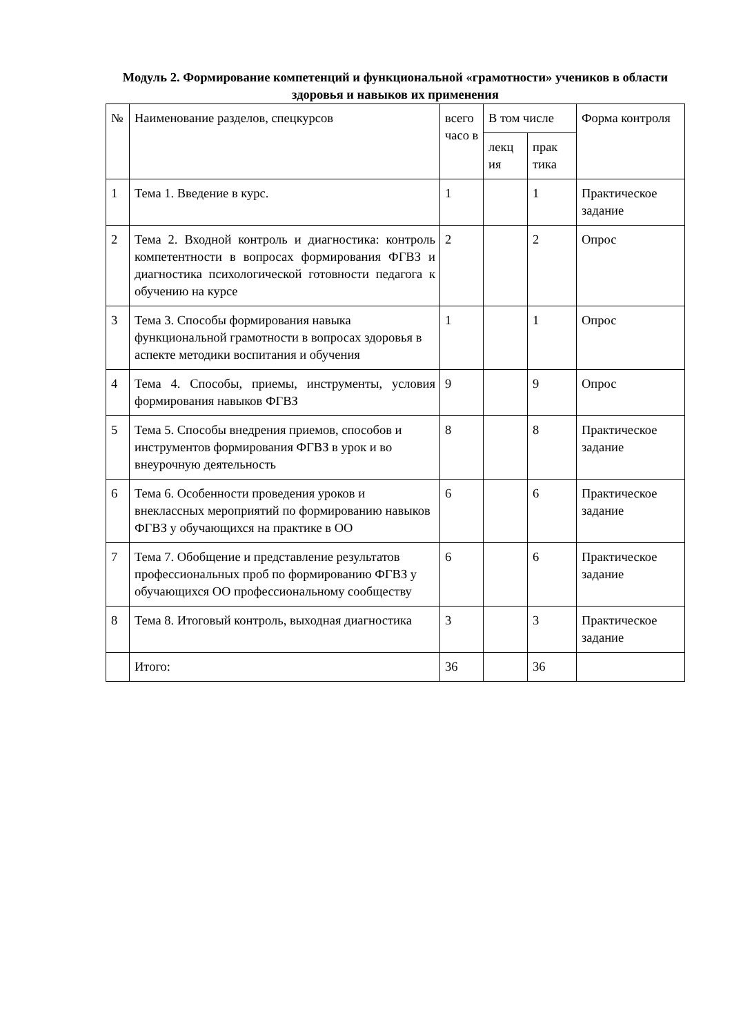Модуль 2. Формирование компетенций и функциональной «грамотности» учеников в области здоровья и навыков их применения
| № | Наименование разделов, спецкурсов | всего часо в | В том числе | | Форма контроля |
| --- | --- | --- | --- | --- | --- |
| | | | лекц ия | прак тика | |
| 1 | Тема 1. Введение в курс. | 1 | | 1 | Практическое задание |
| 2 | Тема 2. Входной контроль и диагностика: контроль компетентности в вопросах формирования ФГВЗ и диагностика психологической готовности педагога к обучению на курсе | 2 | | 2 | Опрос |
| 3 | Тема 3. Способы формирования навыка функциональной грамотности в вопросах здоровья в аспекте методики воспитания и обучения | 1 | | 1 | Опрос |
| 4 | Тема 4. Способы, приемы, инструменты, условия формирования навыков ФГВЗ | 9 | | 9 | Опрос |
| 5 | Тема 5. Способы внедрения приемов, способов и инструментов формирования ФГВЗ в урок и во внеурочную деятельность | 8 | | 8 | Практическое задание |
| 6 | Тема 6. Особенности проведения уроков и внеклассных мероприятий по формированию навыков ФГВЗ у обучающихся на практике в ОО | 6 | | 6 | Практическое задание |
| 7 | Тема 7. Обобщение и представление результатов профессиональных проб по формированию ФГВЗ у обучающихся ОО профессиональному сообществу | 6 | | 6 | Практическое задание |
| 8 | Тема 8. Итоговый контроль, выходная диагностика | 3 | | 3 | Практическое задание |
| | Итого: | 36 | | 36 | |